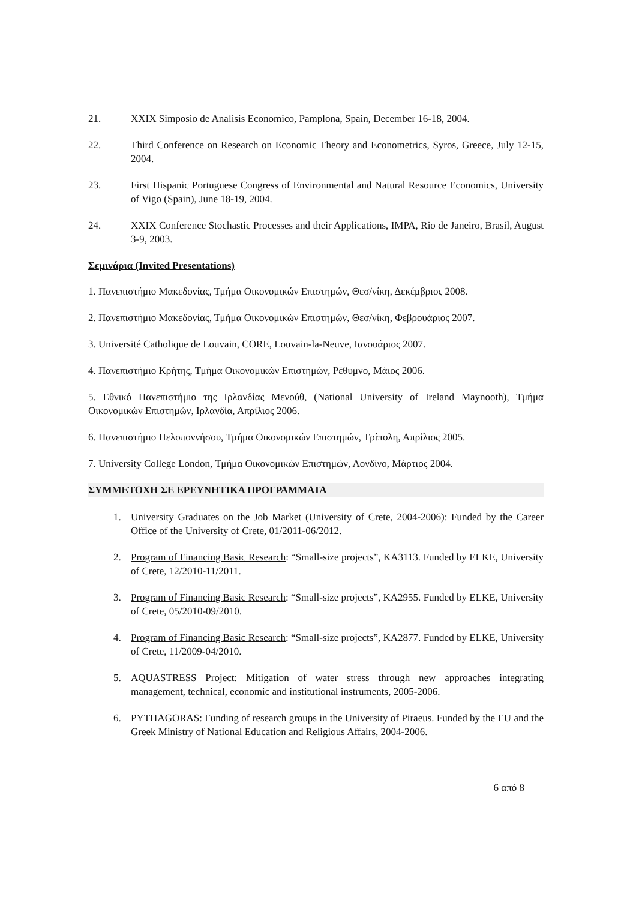21. XXIX Simposio de Analisis Economico, Pamplona, Spain, December 16-18, 2004.
22. Third Conference on Research on Economic Theory and Econometrics, Syros, Greece, July 12-15, 2004.
23. First Hispanic Portuguese Congress of Environmental and Natural Resource Economics, University of Vigo (Spain), June 18-19, 2004.
24. XXIX Conference Stochastic Processes and their Applications, IMPA, Rio de Janeiro, Brasil, August 3-9, 2003.
Σεμινάρια (Invited Presentations)
1. Πανεπιστήμιο Μακεδονίας, Τμήμα Οικονομικών Επιστημών, Θεσ/νίκη, Δεκέμβριος 2008.
2. Πανεπιστήμιο Μακεδονίας, Τμήμα Οικονομικών Επιστημών, Θεσ/νίκη, Φεβρουάριος 2007.
3. Université Catholique de Louvain, CORE, Louvain-la-Neuve, Ιανουάριος 2007.
4. Πανεπιστήμιο Κρήτης, Τμήμα Οικονομικών Επιστημών, Ρέθυμνο, Μάιος 2006.
5. Εθνικό Πανεπιστήμιο της Ιρλανδίας Μενούθ, (National University of Ireland Maynooth), Τμήμα Οικονομικών Επιστημών, Ιρλανδία, Απρίλιος 2006.
6. Πανεπιστήμιο Πελοποννήσου, Τμήμα Οικονομικών Επιστημών, Τρίπολη, Απρίλιος 2005.
7. University College London, Τμήμα Οικονομικών Επιστημών, Λονδίνο, Μάρτιος 2004.
ΣΥΜΜΕΤΟΧΗ ΣΕ ΕΡΕΥΝΗΤΙΚΑ ΠΡΟΓΡΑΜΜΑΤΑ
1. University Graduates on the Job Market (University of Crete, 2004-2006): Funded by the Career Office of the University of Crete, 01/2011-06/2012.
2. Program of Financing Basic Research: “Small-size projects”, KA3113. Funded by ELKE, University of Crete, 12/2010-11/2011.
3. Program of Financing Basic Research: “Small-size projects”, KA2955. Funded by ELKE, University of Crete, 05/2010-09/2010.
4. Program of Financing Basic Research: “Small-size projects”, KA2877. Funded by ELKE, University of Crete, 11/2009-04/2010.
5. AQUASTRESS Project: Mitigation of water stress through new approaches integrating management, technical, economic and institutional instruments, 2005-2006.
6. PYTHAGORAS: Funding of research groups in the University of Piraeus. Funded by the EU and the Greek Ministry of National Education and Religious Affairs, 2004-2006.
6 από 8